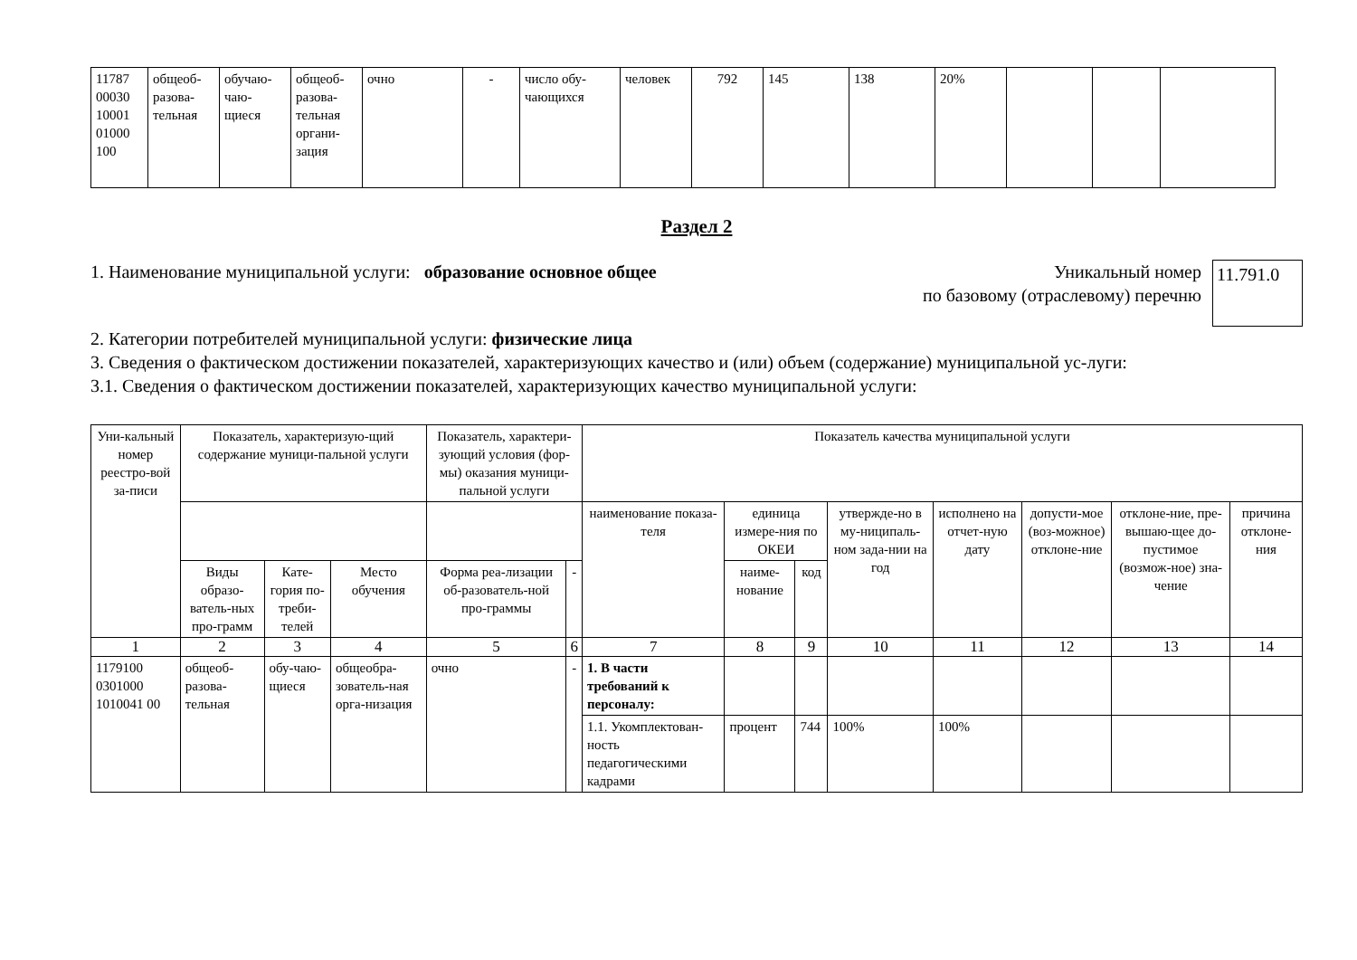| 11787 00030 10001 01000 100 | общеоб-разова-тельная | обучаю-чаю-щиеся | общеоб-разова-тельная органи-зация | очно | - | число обу-чающихся | человек | 792 | 145 | 138 | 20% | | | |
Раздел 2
1. Наименование муниципальной услуги: образование основное общее
Уникальный номер
по базовому (отраслевому) перечню
11.791.0
2. Категории потребителей муниципальной услуги: физические лица
3. Сведения о фактическом достижении показателей, характеризующих качество и (или) объем (содержание) муниципальной ус-луги:
3.1. Сведения о фактическом достижении показателей, характеризующих качество муниципальной услуги:
| Уни-кальный номер реестро-вой за-писи | Показатель, характеризую-щий содержание муници-пальной услуги | | | Показатель, характери-зующий условия (фор-мы) оказания муници-пальной услуги | | Показатель качества муниципальной услуги | | | | | | | |
| --- | --- | --- | --- | --- | --- | --- | --- | --- | --- | --- | --- | --- | --- |
| | | | | | | наименование показа-теля | единица измере-ния по ОКЕИ | | утвержде-но в му-ниципаль-ном зада-нии на год | исполнено на отчет-ную дату | допусти-мое (воз-можное) отклоне-ние | отклоне-ние, пре-вышаю-щее до-пустимое (возмож-ное) зна-чение | причина отклоне-ния |
| | Виды образо-ватель-ных про-грамм | Кате-гория по-треби-телей | Место обучения | Форма реа-лизации об-разователь-ной про-граммы | - | | наиме-нование | код | | | | | |
| 1 | 2 | 3 | 4 | 5 | 6 | 7 | 8 | 9 | 10 | 11 | 12 | 13 | 14 |
| 1179100 0301000 1010041 00 | общеоб-разова-тельная | обу-чаю-щиеся | общеобра-зователь-ная орга-низация | очно | - | 1. В части требований к персоналу: | | | | | | | |
| | | | | | | 1.1. Укомплектован-ность педагогическими кадрами | процент | 744 | 100% | 100% | | | |